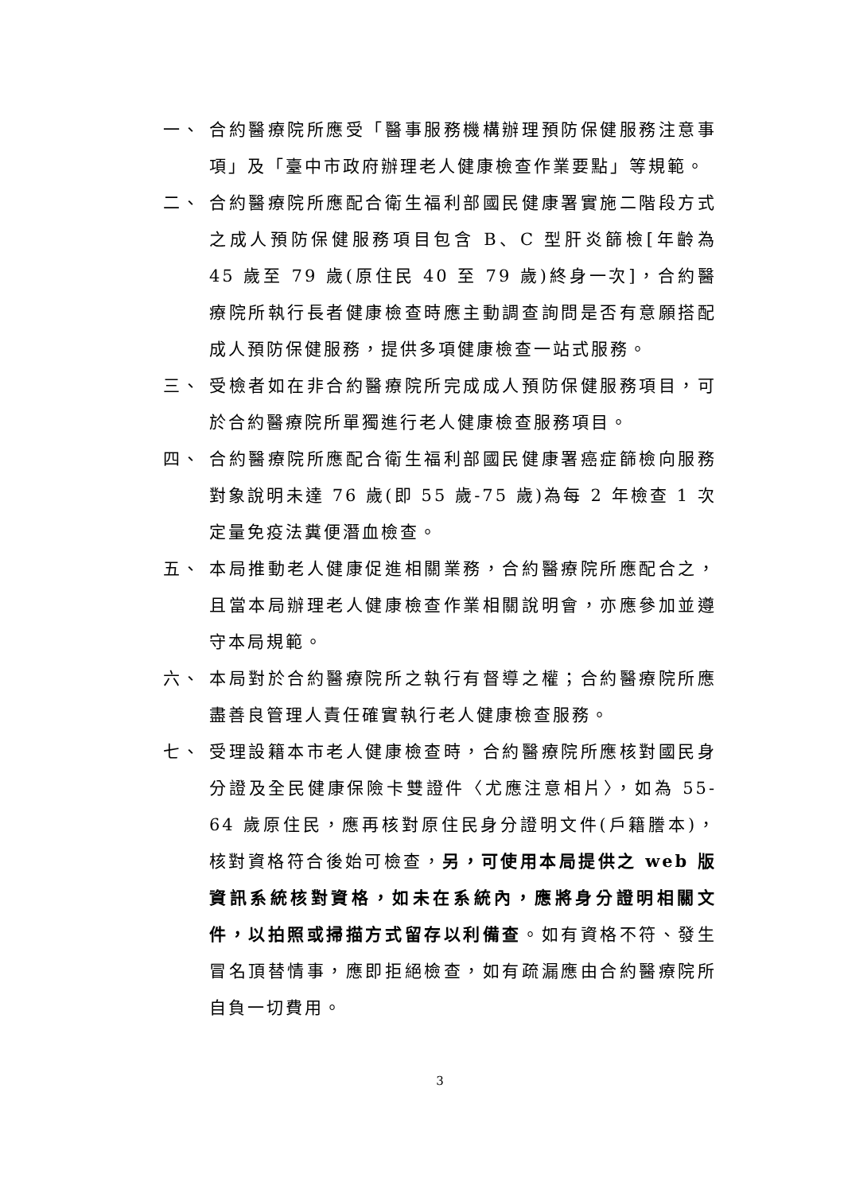一、 合約醫療院所應受「醫事服務機構辦理預防保健服務注意事項」及「臺中市政府辦理老人健康檢查作業要點」等規範。
二、 合約醫療院所應配合衛生福利部國民健康署實施二階段方式之成人預防保健服務項目包含 B、C 型肝炎篩檢[年齡為 45 歲至 79 歲(原住民 40 至 79 歲)終身一次]，合約醫療院所執行長者健康檢查時應主動調查詢問是否有意願搭配成人預防保健服務，提供多項健康檢查一站式服務。
三、 受檢者如在非合約醫療院所完成成人預防保健服務項目，可於合約醫療院所單獨進行老人健康檢查服務項目。
四、 合約醫療院所應配合衛生福利部國民健康署癌症篩檢向服務對象說明未達 76 歲(即 55 歲-75 歲)為每 2 年檢查 1 次定量免疫法糞便潛血檢查。
五、 本局推動老人健康促進相關業務，合約醫療院所應配合之，且當本局辦理老人健康檢查作業相關說明會，亦應參加並遵守本局規範。
六、 本局對於合約醫療院所之執行有督導之權；合約醫療院所應盡善良管理人責任確實執行老人健康檢查服務。
七、 受理設籍本市老人健康檢查時，合約醫療院所應核對國民身分證及全民健康保險卡雙證件〈尤應注意相片〉，如為 55-64 歲原住民，應再核對原住民身分證明文件(戶籍謄本)，核對資格符合後始可檢查，另，可使用本局提供之 web 版資訊系統核對資格，如未在系統內，應將身分證明相關文件，以拍照或掃描方式留存以利備查。如有資格不符、發生冒名頂替情事，應即拒絕檢查，如有疏漏應由合約醫療院所自負一切費用。
3